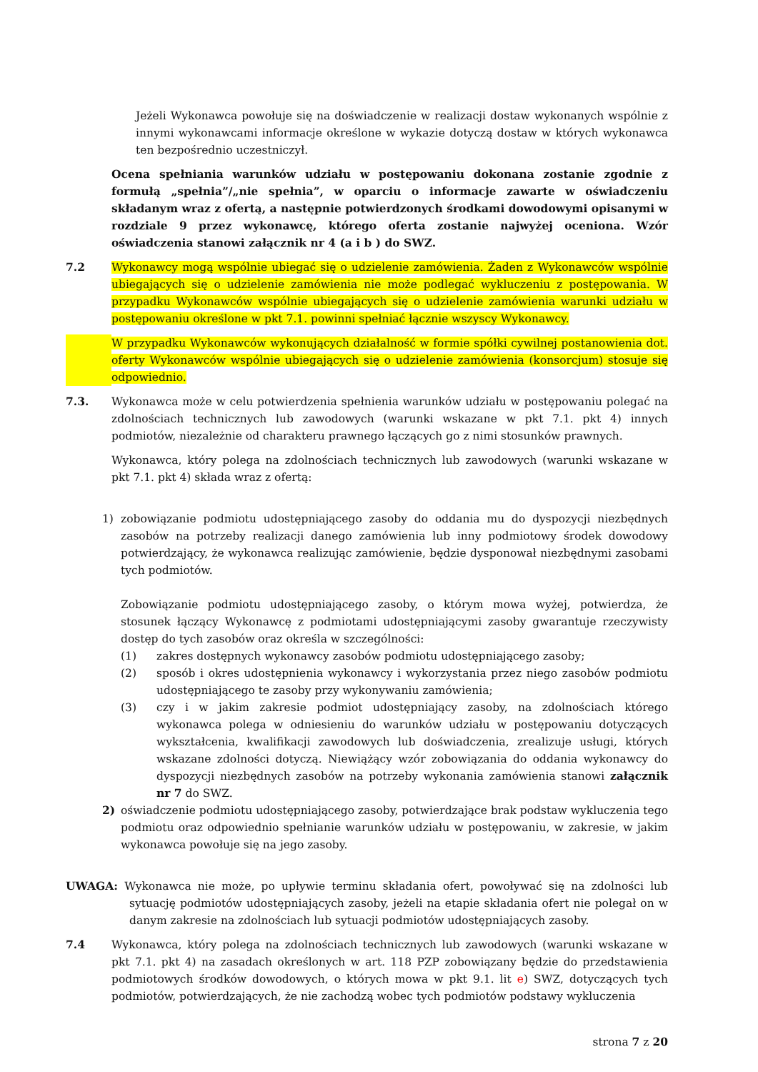Jeżeli Wykonawca powołuje się na doświadczenie w realizacji dostaw wykonanych wspólnie z innymi wykonawcami informacje określone w wykazie dotyczą dostaw w których wykonawca ten bezpośrednio uczestniczył.
Ocena spełniania warunków udziału w postępowaniu dokonana zostanie zgodnie z formułą „spełnia”/„nie spełnia”, w oparciu o informacje zawarte w oświadczeniu składanym wraz z ofertą, a następnie potwierdzonych środkami dowodowymi opisanymi w rozdziale 9 przez wykonawcę, którego oferta zostanie najwyżej oceniona. Wzór oświadczenia stanowi załącznik nr 4 (a i b ) do SWZ.
7.2 Wykonawcy mogą wspólnie ubiegać się o udzielenie zamówienia. Żaden z Wykonawców wspólnie ubiegających się o udzielenie zamówienia nie może podlegać wykluczeniu z postępowania. W przypadku Wykonawców wspólnie ubiegających się o udzielenie zamówienia warunki udziału w postępowaniu określone w pkt 7.1. powinni spełniać łącznie wszyscy Wykonawcy.
W przypadku Wykonawców wykonujących działalność w formie spółki cywilnej postanowienia dot. oferty Wykonawców wspólnie ubiegających się o udzielenie zamówienia (konsorcjum) stosuje się odpowiednio.
7.3. Wykonawca może w celu potwierdzenia spełnienia warunków udziału w postępowaniu polegać na zdolnościach technicznych lub zawodowych (warunki wskazane w pkt 7.1. pkt 4) innych podmiotów, niezależnie od charakteru prawnego łączących go z nimi stosunków prawnych.
Wykonawca, który polega na zdolnościach technicznych lub zawodowych (warunki wskazane w pkt 7.1. pkt 4) składa wraz z ofertą:
1) zobowiązanie podmiotu udostępniającego zasoby do oddania mu do dyspozycji niezbędnych zasobów na potrzeby realizacji danego zamówienia lub inny podmiotowy środek dowodowy potwierdzający, że wykonawca realizując zamówienie, będzie dysponował niezbędnymi zasobami tych podmiotów.
Zobowiązanie podmiotu udostępniającego zasoby, o którym mowa wyżej, potwierdza, że stosunek łączący Wykonawcę z podmiotami udostępniającymi zasoby gwarantuje rzeczywisty dostęp do tych zasobów oraz określa w szczególności:
(1) zakres dostępnych wykonawcy zasobów podmiotu udostępniającego zasoby;
(2) sposób i okres udostępnienia wykonawcy i wykorzystania przez niego zasobów podmiotu udostępniającego te zasoby przy wykonywaniu zamówienia;
(3) czy i w jakim zakresie podmiot udostępniający zasoby, na zdolnościach którego wykonawca polega w odniesieniu do warunków udziału w postępowaniu dotyczących wykształcenia, kwalifikacji zawodowych lub doświadczenia, zrealizuje usługi, których wskazane zdolności dotyczą. Niewiążący wzór zobowiązania do oddania wykonawcy do dyspozycji niezbędnych zasobów na potrzeby wykonania zamówienia stanowi załącznik nr 7 do SWZ.
2) oświadczenie podmiotu udostępniającego zasoby, potwierdzające brak podstaw wykluczenia tego podmiotu oraz odpowiednio spełnianie warunków udziału w postępowaniu, w zakresie, w jakim wykonawca powołuje się na jego zasoby.
UWAGA: Wykonawca nie może, po upływie terminu składania ofert, powoływać się na zdolności lub sytuację podmiotów udostępniających zasoby, jeżeli na etapie składania ofert nie polegał on w danym zakresie na zdolnościach lub sytuacji podmiotów udostępniających zasoby.
7.4 Wykonawca, który polega na zdolnościach technicznych lub zawodowych (warunki wskazane w pkt 7.1. pkt 4) na zasadach określonych w art. 118 PZP zobowiązany będzie do przedstawienia podmiotowych środków dowodowych, o których mowa w pkt 9.1. lit e) SWZ, dotyczących tych podmiotów, potwierdzających, że nie zachodzą wobec tych podmiotów podstawy wykluczenia
strona 7 z 20